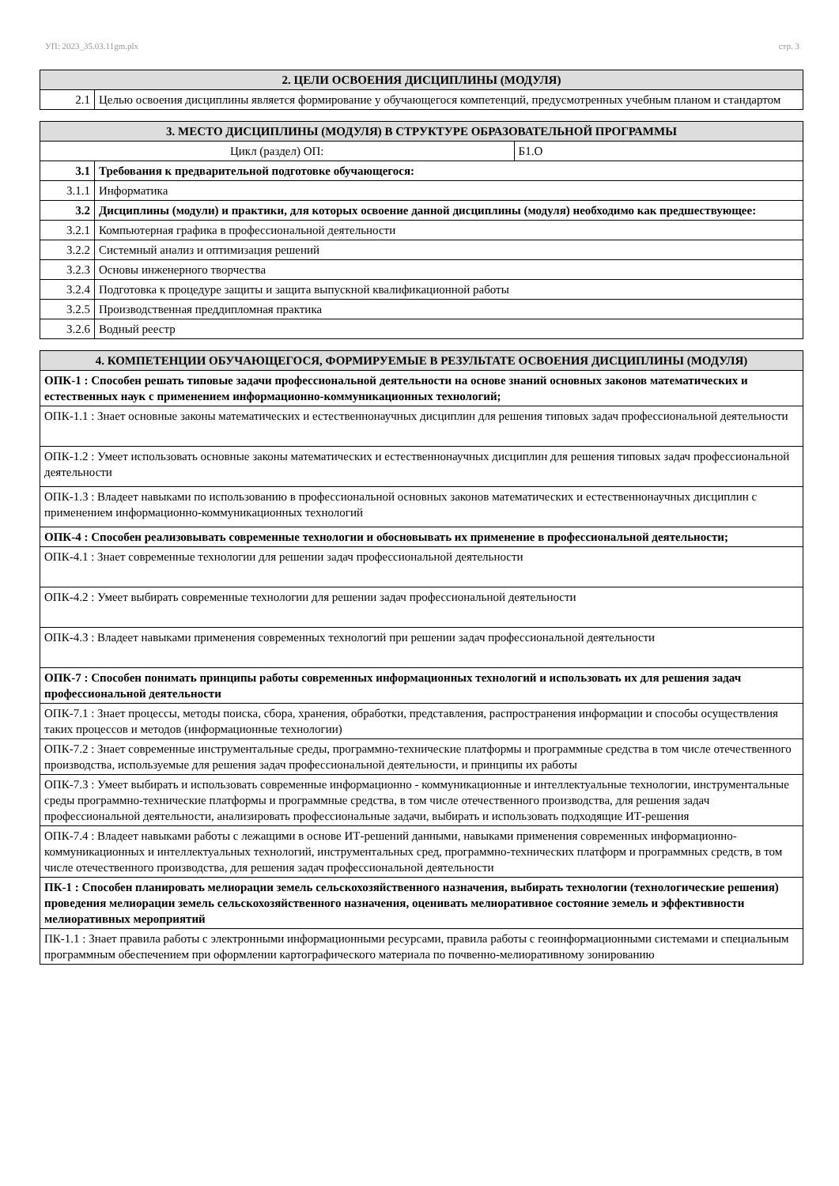УП: 2023_35.03.11gm.plx стр. 3
| 2. ЦЕЛИ ОСВОЕНИЯ ДИСЦИПЛИНЫ (МОДУЛЯ) | |
| --- | --- |
| 2.1 | Целью освоения дисциплины является формирование у обучающегося компетенций, предусмотренных учебным планом и стандартом |
| 3. МЕСТО ДИСЦИПЛИНЫ (МОДУЛЯ) В СТРУКТУРЕ ОБРАЗОВАТЕЛЬНОЙ ПРОГРАММЫ | | |
| --- | --- | --- |
| Цикл (раздел) ОП: | | Б1.О |
| 3.1 | Требования к предварительной подготовке обучающегося: | |
| 3.1.1 | Информатика | |
| 3.2 | Дисциплины (модули) и практики, для которых освоение данной дисциплины (модуля) необходимо как предшествующее: | |
| 3.2.1 | Компьютерная графика в профессиональной деятельности | |
| 3.2.2 | Системный анализ и оптимизация решений | |
| 3.2.3 | Основы инженерного творчества | |
| 3.2.4 | Подготовка к процедуре защиты и защита выпускной квалификационной работы | |
| 3.2.5 | Производственная преддипломная практика | |
| 3.2.6 | Водный реестр | |
| 4. КОМПЕТЕНЦИИ ОБУЧАЮЩЕГОСЯ, ФОРМИРУЕМЫЕ В РЕЗУЛЬТАТЕ ОСВОЕНИЯ ДИСЦИПЛИНЫ (МОДУЛЯ) |
| --- |
| ОПК-1 : Способен решать типовые задачи профессиональной деятельности на основе знаний основных законов математических и естественных наук с применением информационно-коммуникационных технологий; |
| ОПК-1.1 : Знает основные законы математических и естественнонаучных дисциплин для решения типовых задач профессиональной деятельности |
| ОПК-1.2 : Умеет использовать основные законы математических и естественнонаучных дисциплин для решения типовых задач профессиональной деятельности |
| ОПК-1.3 : Владеет навыками по использованию в профессиональной основных законов математических и естественнонаучных дисциплин с применением информационно-коммуникационных технологий |
| ОПК-4 : Способен реализовывать современные технологии и обосновывать их применение в профессиональной деятельности; |
| ОПК-4.1 : Знает современные технологии для решении задач профессиональной деятельности |
| ОПК-4.2 : Умеет выбирать современные технологии для решении задач профессиональной деятельности |
| ОПК-4.3 : Владеет навыками применения современных технологий при решении задач профессиональной деятельности |
| ОПК-7 : Способен понимать принципы работы современных информационных технологий и использовать их для решения задач профессиональной деятельности |
| ОПК-7.1 : Знает процессы, методы поиска, сбора, хранения, обработки, представления, распространения информации и способы осуществления таких процессов и методов (информационные технологии) |
| ОПК-7.2 : Знает современные инструментальные среды, программно-технические платформы и программные средства в том числе отечественного производства, используемые для решения задач профессиональной деятельности, и принципы их работы |
| ОПК-7.3 : Умеет выбирать и использовать современные информационно - коммуникационные и интеллектуальные технологии, инструментальные среды программно-технические платформы и программные средства, в том числе отечественного производства, для решения задач профессиональной деятельности, анализировать профессиональные задачи, выбирать и использовать подходящие ИТ-решения |
| ОПК-7.4 : Владеет навыками работы с лежащими в основе ИТ-решений данными, навыками применения современных информационно- коммуникационных и интеллектуальных технологий, инструментальных сред, программно-технических платформ и программных средств, в том числе отечественного производства, для решения задач профессиональной деятельности |
| ПК-1 : Способен планировать мелиорации земель сельскохозяйственного назначения, выбирать технологии (технологические решения) проведения мелиорации земель сельскохозяйственного назначения, оценивать мелиоративное состояние земель и эффективности мелиоративных мероприятий |
| ПК-1.1 : Знает правила работы с электронными информационными ресурсами, правила работы с геоинформационными системами и специальным программным обеспечением при оформлении картографического материала по почвенно-мелиоративному зонированию |